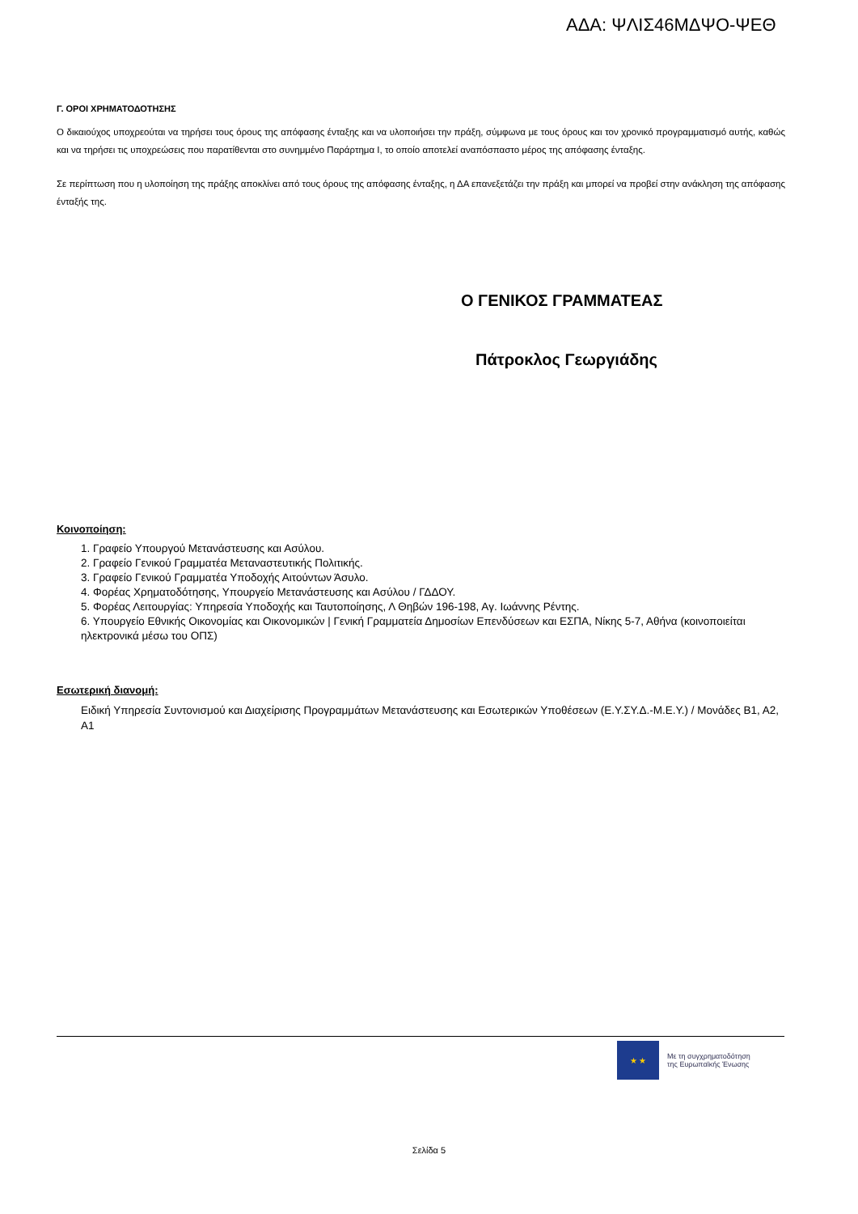ΑΔΑ: ΨΛΙΣ46ΜΔΨΟ-ΨΕΘ
Γ. ΟΡΟΙ ΧΡΗΜΑΤΟΔΟΤΗΣΗΣ
Ο δικαιούχος υποχρεούται να τηρήσει τους όρους της απόφασης ένταξης και να υλοποιήσει την πράξη, σύμφωνα με τους όρους και τον χρονικό προγραμματισμό αυτής, καθώς και να τηρήσει τις υποχρεώσεις που παρατίθενται στο συνημμένο Παράρτημα Ι, το οποίο αποτελεί αναπόσπαστο μέρος της απόφασης ένταξης.
Σε περίπτωση που η υλοποίηση της πράξης αποκλίνει από τους όρους της απόφασης ένταξης, η ΔΑ επανεξετάζει την πράξη και μπορεί να προβεί στην ανάκληση της απόφασης ένταξής της.
Ο ΓΕΝΙΚΟΣ ΓΡΑΜΜΑΤΕΑΣ
Πάτροκλος Γεωργιάδης
Κοινοποίηση:
1. Γραφείο Υπουργού Μετανάστευσης και Ασύλου.
2. Γραφείο Γενικού Γραμματέα Μεταναστευτικής Πολιτικής.
3. Γραφείο Γενικού Γραμματέα Υποδοχής Αιτούντων Άσυλο.
4. Φορέας Χρηματοδότησης, Υπουργείο Μετανάστευσης και Ασύλου / ΓΔΔΟΥ.
5. Φορέας Λειτουργίας: Υπηρεσία Υποδοχής και Ταυτοποίησης, Λ Θηβών 196-198, Αγ. Ιωάννης Ρέντης.
6. Υπουργείο Εθνικής Οικονομίας και Οικονομικών | Γενική Γραμματεία Δημοσίων Επενδύσεων και ΕΣΠΑ, Νίκης 5-7, Αθήνα (κοινοποιείται ηλεκτρονικά μέσω του ΟΠΣ)
Εσωτερική διανομή:
Ειδική Υπηρεσία Συντονισμού και Διαχείρισης Προγραμμάτων Μετανάστευσης και Εσωτερικών Υποθέσεων (Ε.Υ.ΣΥ.Δ.-Μ.Ε.Υ.) / Μονάδες Β1, Α2, Α1
★ ★
Με τη συγχρηματοδότηση
της Ευρωπαϊκής Ένωσης
Σελίδα 5